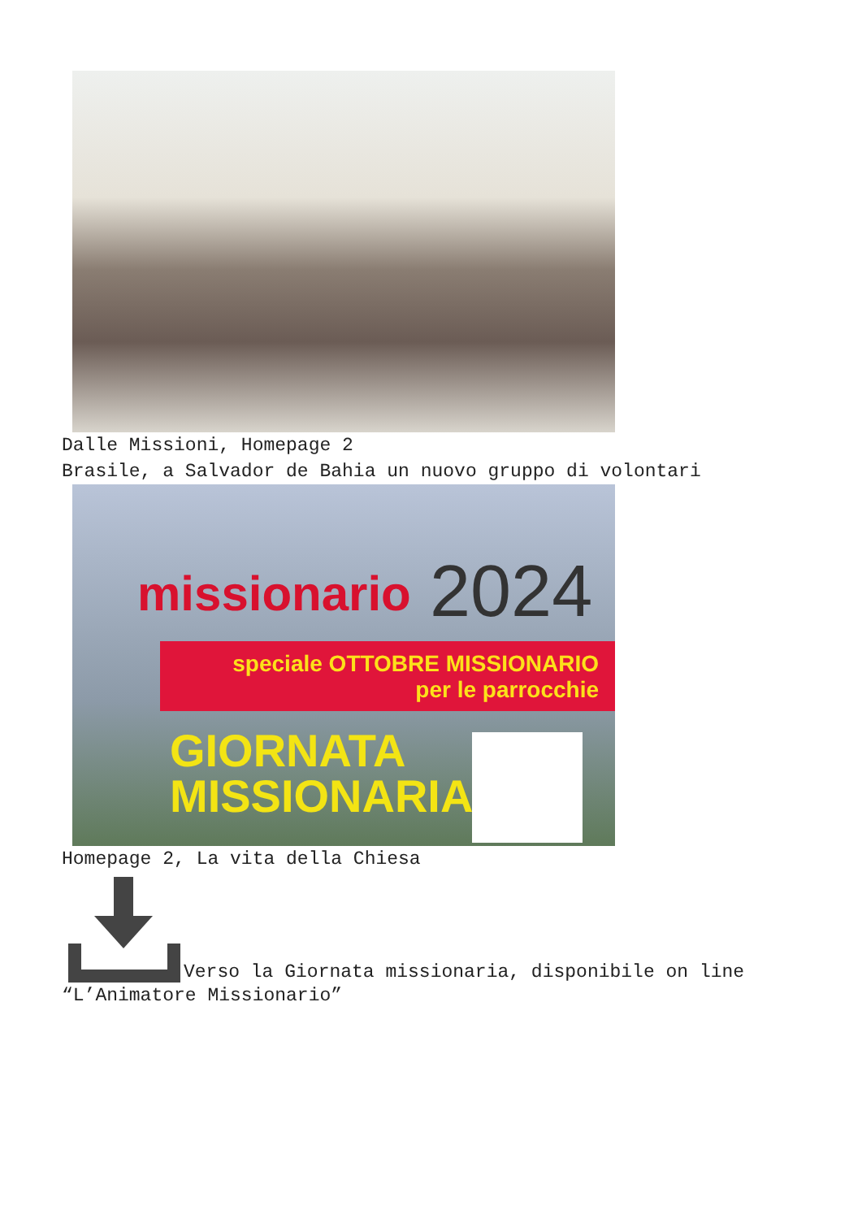Dalle Missioni, Homepage 2
Brasile, a Salvador de Bahia un nuovo gruppo di volontari
missionario 2024
speciale OTTOBRE MISSIONARIO
per le parrocchie
GIORNATA
MISSIONARIA
Homepage 2, La vita della Chiesa
Verso la Giornata missionaria, disponibile on line
“L’Animatore Missionario”